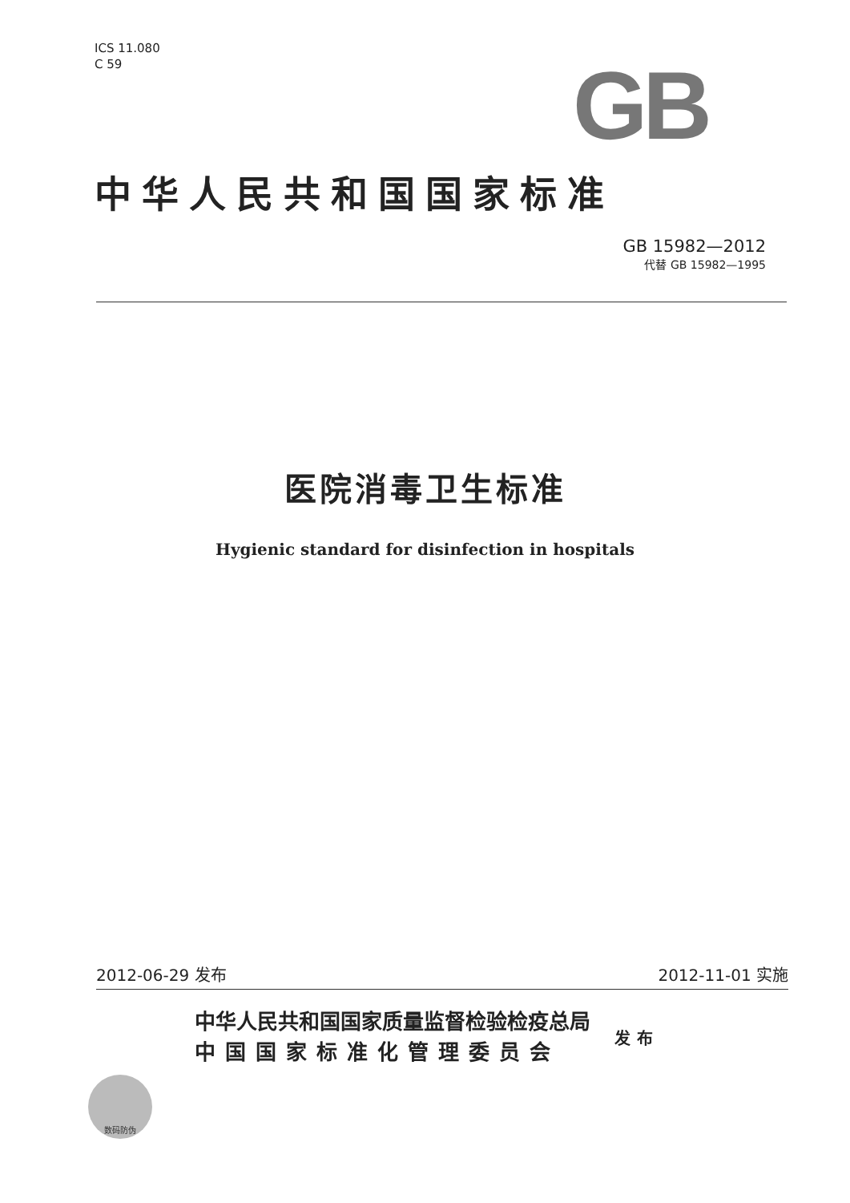ICS 11.080
C 59
GB
中华人民共和国国家标准
GB 15982—2012
代替 GB 15982—1995
医院消毒卫生标准
Hygienic standard for disinfection in hospitals
2012-06-29 发布 2012-11-01 实施
中华人民共和国国家质量监督检验检疫总局
中国国家标准化管理委员会
发布
数码防伪